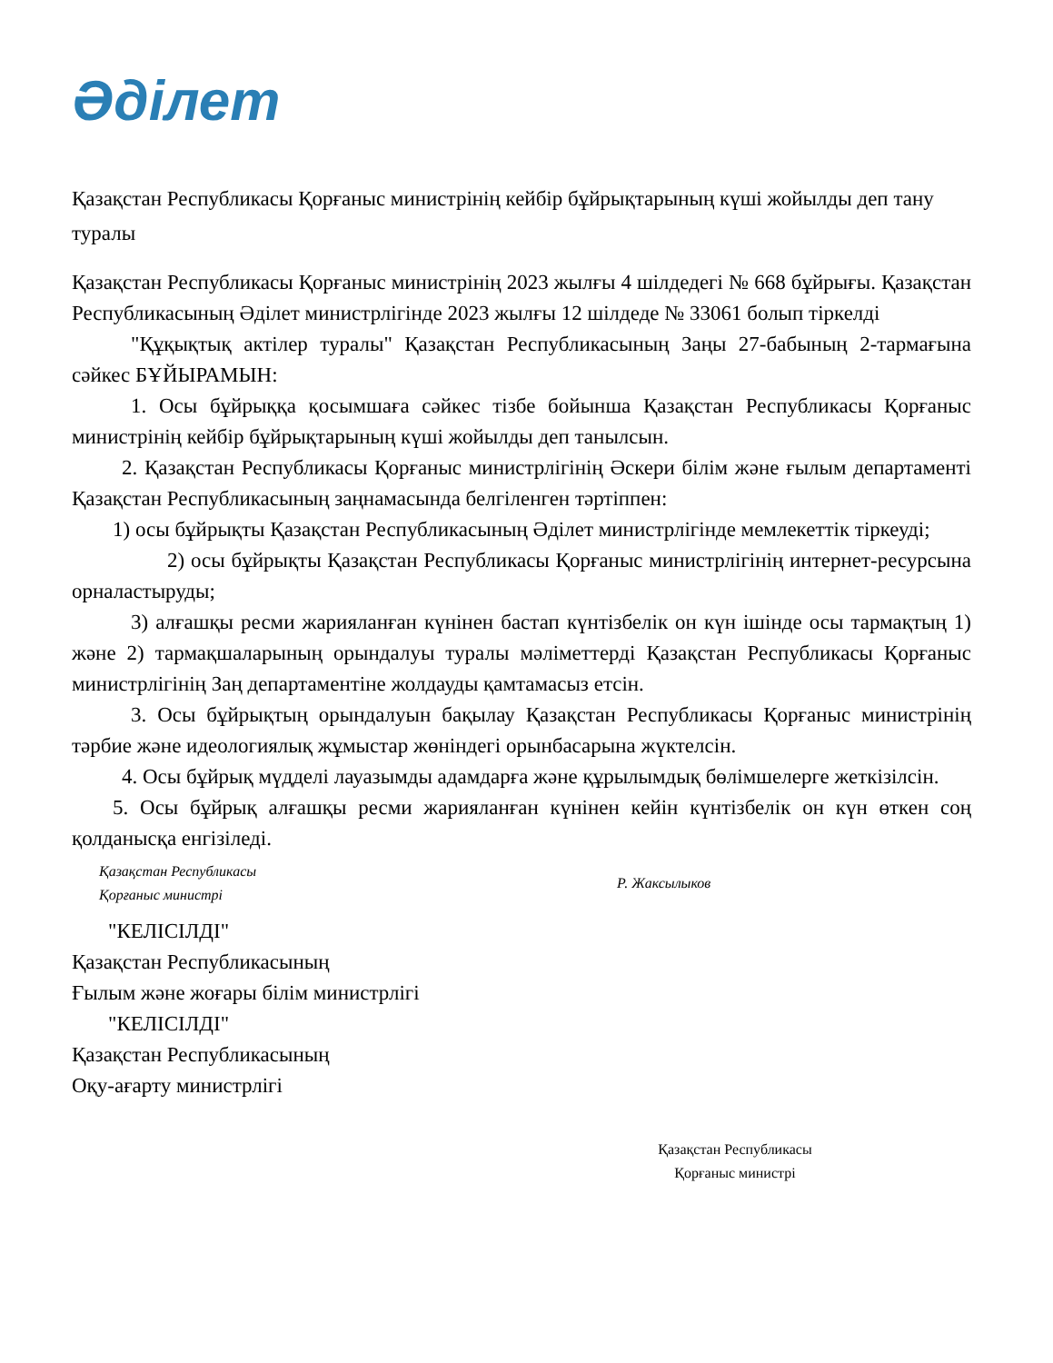Әділет
Қазақстан Республикасы Қорғаныс министрінің кейбір бұйрықтарының күші жойылды деп тану туралы
Қазақстан Республикасы Қорғаныс министрінің 2023 жылғы 4 шілдедегі № 668 бұйрығы. Қазақстан Республикасының Әділет министрлігінде 2023 жылғы 12 шілдеде № 33061 болып тіркелді
"Құқықтық актілер туралы" Қазақстан Республикасының Заңы 27-бабының 2-тармағына сәйкес БҰЙЫРАМЫН:
1. Осы бұйрыққа қосымшаға сәйкес тізбе бойынша Қазақстан Республикасы Қорғаныс министрінің кейбір бұйрықтарының күші жойылды деп танылсын.
2. Қазақстан Республикасы Қорғаныс министрлігінің Әскери білім және ғылым департаменті Қазақстан Республикасының заңнамасында белгіленген тәртіппен:
1) осы бұйрықты Қазақстан Республикасының Әділет министрлігінде мемлекеттік тіркеуді;
2) осы бұйрықты Қазақстан Республикасы Қорғаныс министрлігінің интернет-ресурсына орналастыруды;
3) алғашқы ресми жарияланған күнінен бастап күнтізбелік он күн ішінде осы тармақтың 1) және 2) тармақшаларының орындалуы туралы мәліметтерді Қазақстан Республикасы Қорғаныс министрлігінің Заң департаментіне жолдауды қамтамасыз етсін.
3. Осы бұйрықтың орындалуын бақылау Қазақстан Республикасы Қорғаныс министрінің тәрбие және идеологиялық жұмыстар жөніндегі орынбасарына жүктелсін.
4. Осы бұйрық мүдделі лауазымды адамдарға және құрылымдық бөлімшелерге жеткізілсін.
5. Осы бұйрық алғашқы ресми жарияланған күнінен кейін күнтізбелік он күн өткен соң қолданысқа енгізіледі.
Қазақстан Республикасы
Қорғаныс министрі
Р. Жаксылыков
"КЕЛІСІЛДІ"
Қазақстан Республикасының
Ғылым және жоғары білім министрлігі
"КЕЛІСІЛДІ"
Қазақстан Республикасының
Оқу-ағарту министрлігі
Қазақстан Республикасы
Қорғаныс министрі